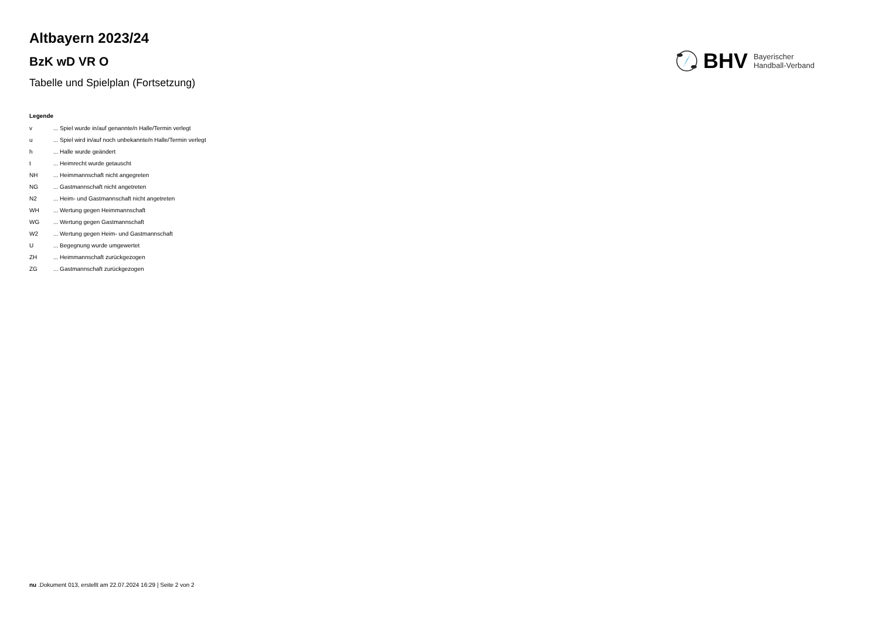Altbayern 2023/24
BzK wD VR O
Tabelle und Spielplan (Fortsetzung)
BHV
Bayerischer
Handball-Verband
Legende
v... Spiel wurde in/auf genannte/n Halle/Termin verlegt
u... Spiel wird in/auf noch unbekannte/n Halle/Termin verlegt
h... Halle wurde geändert
t... Heimrecht wurde getauscht
NH... Heimmannschaft nicht angegreten
NG... Gastmannschaft nicht angetreten
N2... Heim- und Gastmannschaft nicht angetreten
WH... Wertung gegen Heimmannschaft
WG... Wertung gegen Gastmannschaft
W2... Wertung gegen Heim- und Gastmannschaft
U... Begegnung wurde umgewertet
ZH... Heimmannschaft zurückgezogen
ZG... Gastmannschaft zurückgezogen
nu .Dokument 013, erstellt am 22.07.2024 16:29 | Seite 2 von 2